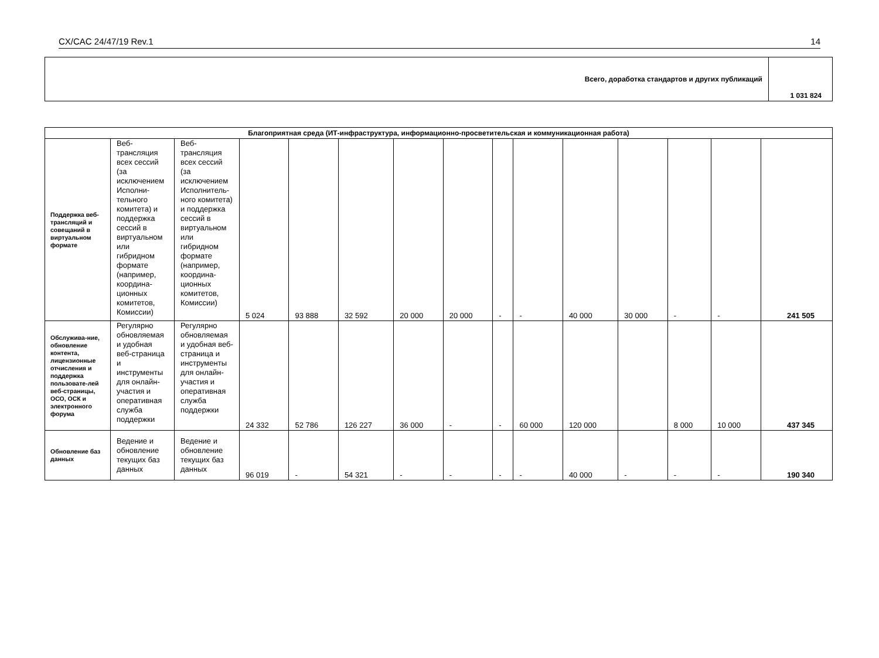CX/CAC 24/47/19 Rev.1 14
| Всего, доработка стандартов и других публикаций | 1 031 824 |
| Благоприятная среда (ИТ-инфраструктура, информационно-просветительская и коммуникационная работа) | | | | | | | | | | | | | | |
| --- | --- | --- | --- | --- | --- | --- | --- | --- | --- | --- | --- | --- | --- | --- |
| Поддержка веб-трансляций и совещаний в виртуальном формате | Веб-трансляция всех сессий (за исключением Исполни-тельного комитета) и поддержка сессий в виртуальном или гибридном формате (например, координа-ционных комитетов, Комиссии) | Веб-трансляция всех сессий (за исключением Исполнитель-ного комитета) и поддержка сессий в виртуальном или гибридном формате (например, координа-ционных комитетов, Комиссии) | 5 024 | 93 888 | 32 592 | 20 000 | 20 000 | - | - | 40 000 | 30 000 | - | - | 241 505 |
| Обслужива-ние, обновление контента, лицензионные отчисления и поддержка пользовате-лей веб-страницы, ОСО, ОСК и электронного форума | Регулярно обновляемая и удобная веб-страница и инструменты для онлайн-участия и оперативная служба поддержки | Регулярно обновляемая и удобная веб-страница и инструменты для онлайн-участия и оперативная служба поддержки | 24 332 | 52 786 | 126 227 | 36 000 | - | - | 60 000 | 120 000 | | 8 000 | 10 000 | 437 345 |
| Обновление баз данных | Ведение и обновление текущих баз данных | Ведение и обновление текущих баз данных | 96 019 | - | 54 321 | - | - | - | - | 40 000 | - | - | - | 190 340 |